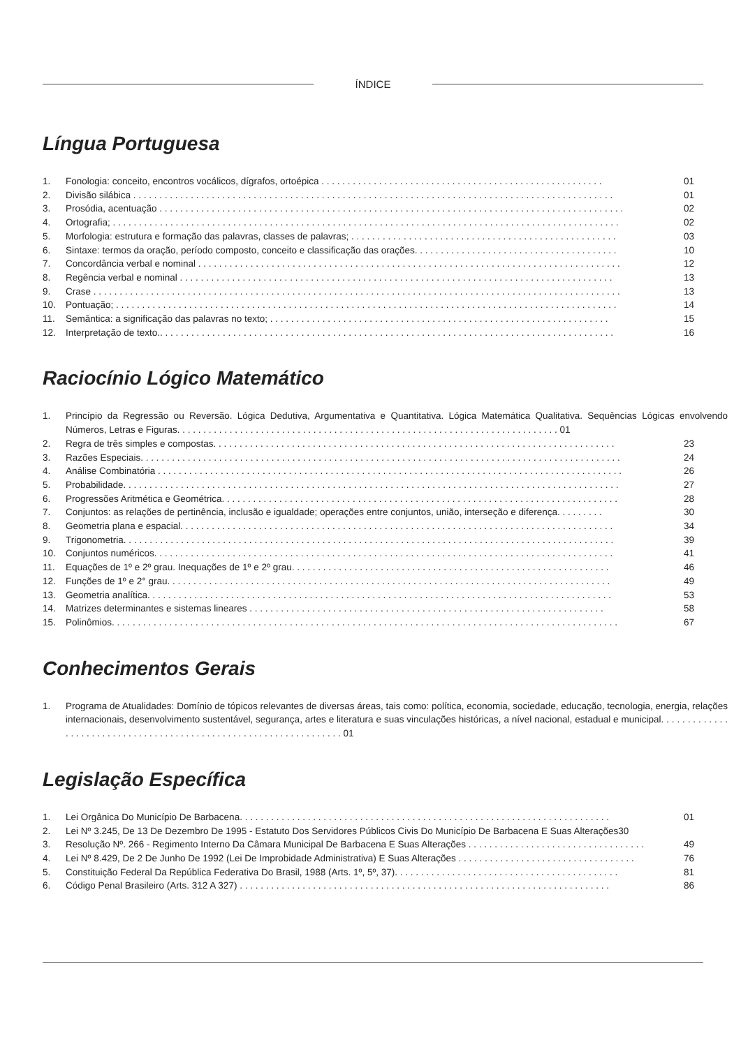ÍNDICE
Língua Portuguesa
1. Fonologia: conceito, encontros vocálicos, dígrafos, ortoépica . . . . . . . . . . . . . . . . . . . . . . . . . . . . . . . . . . . . . . . . . . . . . . . . . . . . . . 01
2. Divisão silábica . . . . . . . . . . . . . . . . . . . . . . . . . . . . . . . . . . . . . . . . . . . . . . . . . . . . . . . . . . . . . . . . . . . . . . . . . . . . . . . . . . . . . . . . . . . . 01
3. Prosódia, acentuação . . . . . . . . . . . . . . . . . . . . . . . . . . . . . . . . . . . . . . . . . . . . . . . . . . . . . . . . . . . . . . . . . . . . . . . . . . . . . . . . . . . . . . . . . 02
4. Ortografia; . . . . . . . . . . . . . . . . . . . . . . . . . . . . . . . . . . . . . . . . . . . . . . . . . . . . . . . . . . . . . . . . . . . . . . . . . . . . . . . . . . . . . . . . . . . . . . . . . 02
5. Morfologia: estrutura e formação das palavras, classes de palavras; . . . . . . . . . . . . . . . . . . . . . . . . . . . . . . . . . . . . . . . . . . . . . . . . . . . 03
6. Sintaxe: termos da oração, período composto, conceito e classificação das orações. . . . . . . . . . . . . . . . . . . . . . . . . . . . . . . . . . . . . . . 10
7. Concordância verbal e nominal . . . . . . . . . . . . . . . . . . . . . . . . . . . . . . . . . . . . . . . . . . . . . . . . . . . . . . . . . . . . . . . . . . . . . . . . . . . . . . . . . 12
8. Regência verbal e nominal . . . . . . . . . . . . . . . . . . . . . . . . . . . . . . . . . . . . . . . . . . . . . . . . . . . . . . . . . . . . . . . . . . . . . . . . . . . . . . . . . . . 13
9. Crase . . . . . . . . . . . . . . . . . . . . . . . . . . . . . . . . . . . . . . . . . . . . . . . . . . . . . . . . . . . . . . . . . . . . . . . . . . . . . . . . . . . . . . . . . . . . . . . . . . . . . 13
10. Pontuação; . . . . . . . . . . . . . . . . . . . . . . . . . . . . . . . . . . . . . . . . . . . . . . . . . . . . . . . . . . . . . . . . . . . . . . . . . . . . . . . . . . . . . . . . . . . . . . . . 14
11. Semântica: a significação das palavras no texto; . . . . . . . . . . . . . . . . . . . . . . . . . . . . . . . . . . . . . . . . . . . . . . . . . . . . . . . . . . . . . . . . . 15
12. Interpretação de texto.. . . . . . . . . . . . . . . . . . . . . . . . . . . . . . . . . . . . . . . . . . . . . . . . . . . . . . . . . . . . . . . . . . . . . . . . . . . . . . . . . . . . . . . 16
Raciocínio Lógico Matemático
1. Princípio da Regressão ou Reversão. Lógica Dedutiva, Argumentativa e Quantitativa. Lógica Matemática Qualitativa. Sequências Lógicas envolvendo Números, Letras e Figuras. . . . . . . . . . . . . . . . . . . . . . . . . . . . . . . . . . . . . . . . . . . . . . . . . . . . . . . . . . . . . . . . . . . . . . . . . 01
2. Regra de três simples e compostas. . . . . . . . . . . . . . . . . . . . . . . . . . . . . . . . . . . . . . . . . . . . . . . . . . . . . . . . . . . . . . . . . . . . . . . . . . . . . 23
3. Razões Especiais. . . . . . . . . . . . . . . . . . . . . . . . . . . . . . . . . . . . . . . . . . . . . . . . . . . . . . . . . . . . . . . . . . . . . . . . . . . . . . . . . . . . . . . . . . . . 24
4. Análise Combinatória . . . . . . . . . . . . . . . . . . . . . . . . . . . . . . . . . . . . . . . . . . . . . . . . . . . . . . . . . . . . . . . . . . . . . . . . . . . . . . . . . . . . . . . . . 26
5. Probabilidade. . . . . . . . . . . . . . . . . . . . . . . . . . . . . . . . . . . . . . . . . . . . . . . . . . . . . . . . . . . . . . . . . . . . . . . . . . . . . . . . . . . . . . . . . . . . . . . 27
6. Progressões Aritmética e Geométrica. . . . . . . . . . . . . . . . . . . . . . . . . . . . . . . . . . . . . . . . . . . . . . . . . . . . . . . . . . . . . . . . . . . . . . . . . . . . 28
7. Conjuntos: as relações de pertinência, inclusão e igualdade; operações entre conjuntos, união, interseção e diferença. . . . . . . . . 30
8. Geometria plana e espacial. . . . . . . . . . . . . . . . . . . . . . . . . . . . . . . . . . . . . . . . . . . . . . . . . . . . . . . . . . . . . . . . . . . . . . . . . . . . . . . . . . . 34
9. Trigonometria. . . . . . . . . . . . . . . . . . . . . . . . . . . . . . . . . . . . . . . . . . . . . . . . . . . . . . . . . . . . . . . . . . . . . . . . . . . . . . . . . . . . . . . . . . . . . . 39
10. Conjuntos numéricos. . . . . . . . . . . . . . . . . . . . . . . . . . . . . . . . . . . . . . . . . . . . . . . . . . . . . . . . . . . . . . . . . . . . . . . . . . . . . . . . . . . . . . . . 41
11. Equações de 1º e 2º grau. Inequações de 1º e 2º grau. . . . . . . . . . . . . . . . . . . . . . . . . . . . . . . . . . . . . . . . . . . . . . . . . . . . . . . . . . . . . 46
12. Funções de 1º e 2° grau. . . . . . . . . . . . . . . . . . . . . . . . . . . . . . . . . . . . . . . . . . . . . . . . . . . . . . . . . . . . . . . . . . . . . . . . . . . . . . . . . . . . . 49
13. Geometria analítica. . . . . . . . . . . . . . . . . . . . . . . . . . . . . . . . . . . . . . . . . . . . . . . . . . . . . . . . . . . . . . . . . . . . . . . . . . . . . . . . . . . . . . . . . 53
14. Matrizes determinantes e sistemas lineares . . . . . . . . . . . . . . . . . . . . . . . . . . . . . . . . . . . . . . . . . . . . . . . . . . . . . . . . . . . . . . . . . . . . 58
15. Polinômios. . . . . . . . . . . . . . . . . . . . . . . . . . . . . . . . . . . . . . . . . . . . . . . . . . . . . . . . . . . . . . . . . . . . . . . . . . . . . . . . . . . . . . . . . . . . . . . . . 67
Conhecimentos Gerais
1. Programa de Atualidades: Domínio de tópicos relevantes de diversas áreas, tais como: política, economia, sociedade, educação, tecnologia, energia, relações internacionais, desenvolvimento sustentável, segurança, artes e literatura e suas vinculações históricas, a nível nacional, estadual e municipal. . . . . . . . . . . . . . . . . . . . . . . . . . . . . . . . . . . . . . . . . . . . . . . . . . . . . . . . . . . . . . . . . . 01
Legislação Específica
1. Lei Orgânica Do Município De Barbacena. . . . . . . . . . . . . . . . . . . . . . . . . . . . . . . . . . . . . . . . . . . . . . . . . . . . . . . . . . . . . . . . . . . . . . . 01
2. Lei Nº 3.245, De 13 De Dezembro De 1995 - Estatuto Dos Servidores Públicos Civis Do Município De Barbacena E Suas Alterações30
3. Resolução Nº. 266 - Regimento Interno Da Câmara Municipal De Barbacena E Suas Alterações . . . . . . . . . . . . . . . . . . . . . . . . . . . . . . . . . . 49
4. Lei Nº 8.429, De 2 De Junho De 1992 (Lei De Improbidade Administrativa) E Suas Alterações . . . . . . . . . . . . . . . . . . . . . . . . . . . . . . . . . . 76
5. Constituição Federal Da República Federativa Do Brasil, 1988 (Arts. 1º, 5º, 37). . . . . . . . . . . . . . . . . . . . . . . . . . . . . . . . . . . . . . . . . . . 81
6. Código Penal Brasileiro (Arts. 312 A 327) . . . . . . . . . . . . . . . . . . . . . . . . . . . . . . . . . . . . . . . . . . . . . . . . . . . . . . . . . . . . . . . . . . . . . . . 86